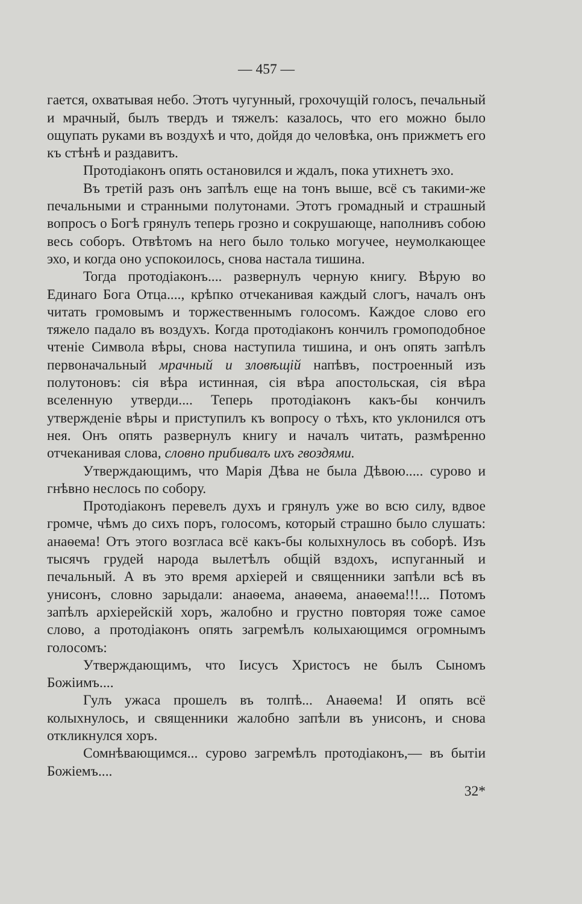— 457 —
гается, охватывая небо. Этотъ чугунный, грохочущій голосъ, печальный и мрачный, былъ твердъ и тяжелъ: казалось, что его можно было ощупать руками въ воздухѣ и что, дойдя до человѣка, онъ прижметъ его къ стѣнѣ и раздавитъ.
Протодіаконъ опять остановился и ждалъ, пока утихнетъ эхо.
Въ третій разъ онъ запѣлъ еще на тонъ выше, всё съ такими-же печальными и странными полутонами. Этотъ громадный и страшный вопросъ о Богѣ грянулъ теперь грозно и сокрушающе, наполнивъ собою весь соборъ. Отвѣтомъ на него было только могучее, неумолкающее эхо, и когда оно успокоилось, снова настала тишина.
Тогда протодіаконъ.... развернулъ черную книгу. Вѣрую во Единаго Бога Отца...., крѣпко отчеканивая каждый слогъ, началъ онъ читать громовымъ и торжественнымъ голосомъ. Каждое слово его тяжело падало въ воздухъ. Когда протодіаконъ кончилъ громоподобное чтеніе Символа вѣры, снова наступила тишина, и онъ опять запѣлъ первоначальный мрачный и зловѣщій напѣвъ, построенный изъ полутоновъ: сія вѣра истинная, сія вѣра апостольская, сія вѣра вселенную утверди.... Теперь протодіаконъ какъ-бы кончилъ утвержденіе вѣры и приступилъ къ вопросу о тѣхъ, кто уклонился отъ нея. Онъ опять развернулъ книгу и началъ читать, размѣренно отчеканивая слова, словно прибивалъ ихъ гвоздями.
Утверждающимъ, что Марія Дѣва не была Дѣвою..... сурово и гнѣвно неслось по собору.
Протодіаконъ перевелъ духъ и грянулъ уже во всю силу, вдвое громче, чѣмъ до сихъ поръ, голосомъ, который страшно было слушать: анаѳема! Отъ этого возгласа всё какъ-бы колыхнулось въ соборѣ. Изъ тысячъ грудей народа вылетѣлъ общій вздохъ, испуганный и печальный. А въ это время архіерей и священники запѣли всѣ въ унисонъ, словно зарыдали: анаѳема, анаѳема, анаѳема!!!... Потомъ запѣлъ архіерейскій хоръ, жалобно и грустно повторяя тоже самое слово, а протодіаконъ опять загремѣлъ колыхающимся огромнымъ голосомъ:
Утверждающимъ, что Іисусъ Христосъ не былъ Сыномъ Божіимъ....
Гулъ ужаса прошелъ въ толпѣ... Анаѳема! И опять всё колыхнулось, и священники жалобно запѣли въ унисонъ, и снова откликнулся хоръ.
Сомнѣвающимся... сурово загремѣлъ протодіаконъ,— въ бытіи Божіемъ....
32*